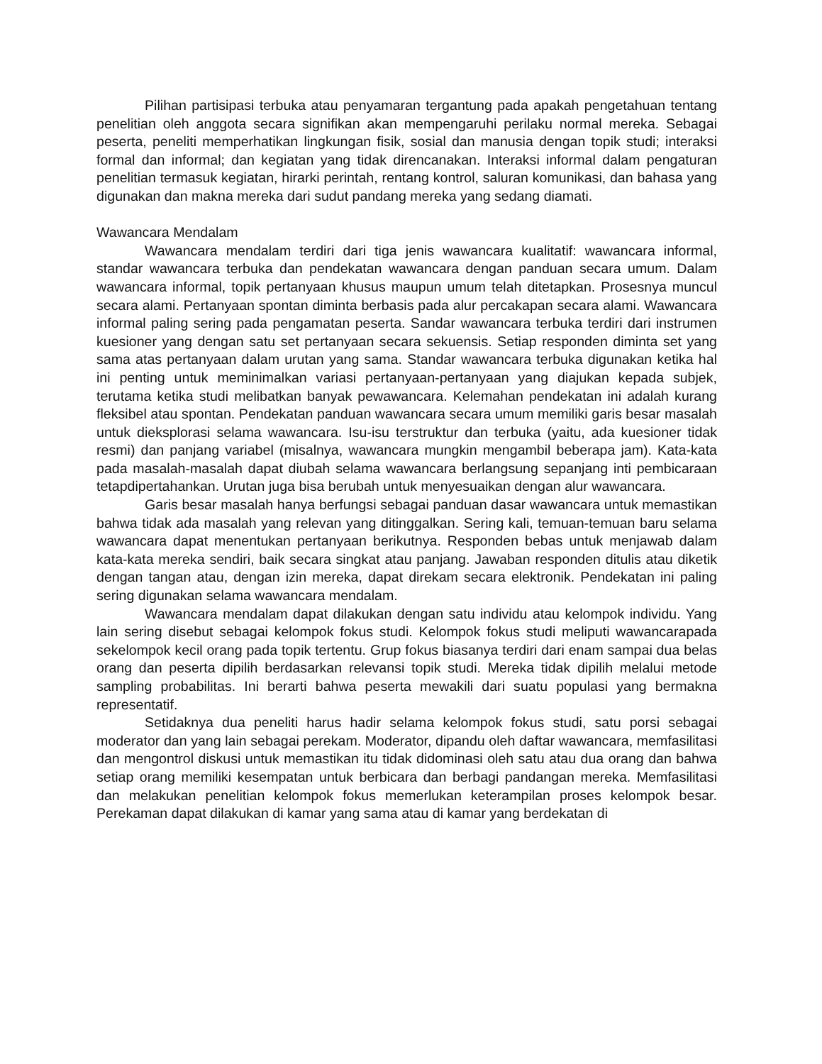Pilihan partisipasi terbuka atau penyamaran tergantung pada apakah pengetahuan tentang penelitian oleh anggota secara signifikan akan mempengaruhi perilaku normal mereka. Sebagai peserta, peneliti memperhatikan lingkungan fisik, sosial dan manusia dengan topik studi; interaksi formal dan informal; dan kegiatan yang tidak direncanakan. Interaksi informal dalam pengaturan penelitian termasuk kegiatan, hirarki perintah, rentang kontrol, saluran komunikasi, dan bahasa yang digunakan dan makna mereka dari sudut pandang mereka yang sedang diamati.
Wawancara Mendalam
Wawancara mendalam terdiri dari tiga jenis wawancara kualitatif: wawancara informal, standar wawancara terbuka dan pendekatan wawancara dengan panduan secara umum. Dalam wawancara informal, topik pertanyaan khusus maupun umum telah ditetapkan. Prosesnya muncul secara alami. Pertanyaan spontan diminta berbasis pada alur percakapan secara alami. Wawancara informal paling sering pada pengamatan peserta. Sandar wawancara terbuka terdiri dari instrumen kuesioner yang dengan satu set pertanyaan secara sekuensis. Setiap responden diminta set yang sama atas pertanyaan dalam urutan yang sama. Standar wawancara terbuka digunakan ketika hal ini penting untuk meminimalkan variasi pertanyaan-pertanyaan yang diajukan kepada subjek, terutama ketika studi melibatkan banyak pewawancara. Kelemahan pendekatan ini adalah kurang fleksibel atau spontan. Pendekatan panduan wawancara secara umum memiliki garis besar masalah untuk dieksplorasi selama wawancara. Isu-isu terstruktur dan terbuka (yaitu, ada kuesioner tidak resmi) dan panjang variabel (misalnya, wawancara mungkin mengambil beberapa jam). Kata-kata pada masalah-masalah dapat diubah selama wawancara berlangsung sepanjang inti pembicaraan tetapdipertahankan. Urutan juga bisa berubah untuk menyesuaikan dengan alur wawancara.
Garis besar masalah hanya berfungsi sebagai panduan dasar wawancara untuk memastikan bahwa tidak ada masalah yang relevan yang ditinggalkan. Sering kali, temuan-temuan baru selama wawancara dapat menentukan pertanyaan berikutnya. Responden bebas untuk menjawab dalam kata-kata mereka sendiri, baik secara singkat atau panjang. Jawaban responden ditulis atau diketik dengan tangan atau, dengan izin mereka, dapat direkam secara elektronik. Pendekatan ini paling sering digunakan selama wawancara mendalam.
Wawancara mendalam dapat dilakukan dengan satu individu atau kelompok individu. Yang lain sering disebut sebagai kelompok fokus studi. Kelompok fokus studi meliputi wawancarapada sekelompok kecil orang pada topik tertentu. Grup fokus biasanya terdiri dari enam sampai dua belas orang dan peserta dipilih berdasarkan relevansi topik studi. Mereka tidak dipilih melalui metode sampling probabilitas. Ini berarti bahwa peserta mewakili dari suatu populasi yang bermakna representatif.
Setidaknya dua peneliti harus hadir selama kelompok fokus studi, satu porsi sebagai moderator dan yang lain sebagai perekam. Moderator, dipandu oleh daftar wawancara, memfasilitasi dan mengontrol diskusi untuk memastikan itu tidak didominasi oleh satu atau dua orang dan bahwa setiap orang memiliki kesempatan untuk berbicara dan berbagi pandangan mereka. Memfasilitasi dan melakukan penelitian kelompok fokus memerlukan keterampilan proses kelompok besar. Perekaman dapat dilakukan di kamar yang sama atau di kamar yang berdekatan di